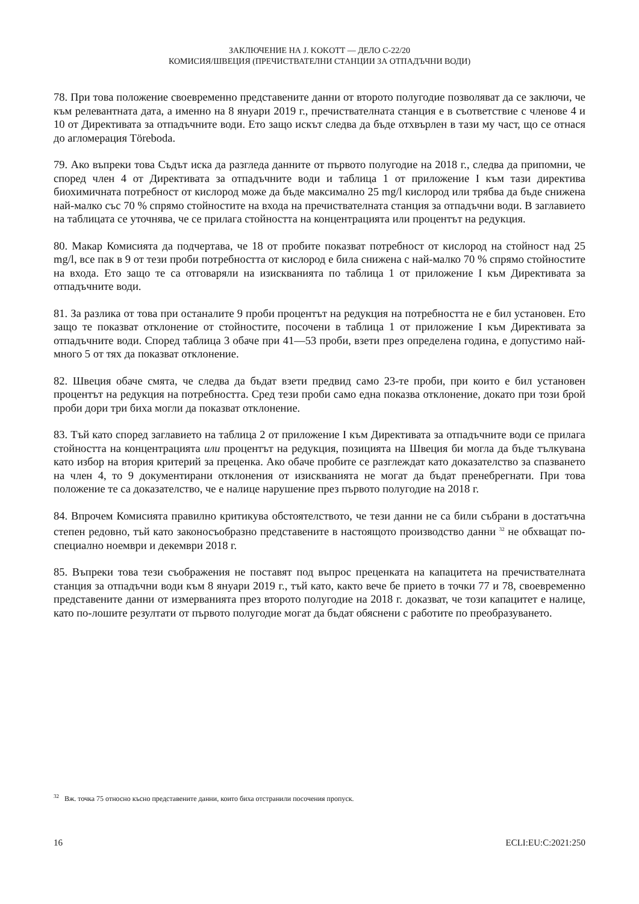ЗАКЛЮЧЕНИЕ НА J. KOKOTT — ДЕЛО C-22/20
КОМИСИЯ/ШВЕЦИЯ (ПРЕЧИСТВАТЕЛНИ СТАНЦИИ ЗА ОТПАДЪЧНИ ВОДИ)
78. При това положение своевременно представените данни от второто полугодие позволяват да се заключи, че към релевантната дата, а именно на 8 януари 2019 г., пречиствателната станция е в съответствие с членове 4 и 10 от Директивата за отпадъчните води. Ето защо искът следва да бъде отхвърлен в тази му част, що се отнася до агломерация Töreboda.
79. Ако въпреки това Съдът иска да разгледа данните от първото полугодие на 2018 г., следва да припомни, че според член 4 от Директивата за отпадъчните води и таблица 1 от приложение I към тази директива биохимичната потребност от кислород може да бъде максимално 25 mg/l кислород или трябва да бъде снижена най-малко със 70 % спрямо стойностите на входа на пречиствателната станция за отпадъчни води. В заглавието на таблицата се уточнява, че се прилага стойността на концентрацията или процентът на редукция.
80. Макар Комисията да подчертава, че 18 от пробите показват потребност от кислород на стойност над 25 mg/l, все пак в 9 от тези проби потребността от кислород е била снижена с най-малко 70 % спрямо стойностите на входа. Ето защо те са отговаряли на изискванията по таблица 1 от приложение I към Директивата за отпадъчните води.
81. За разлика от това при останалите 9 проби процентът на редукция на потребността не е бил установен. Ето защо те показват отклонение от стойностите, посочени в таблица 1 от приложение I към Директивата за отпадъчните води. Според таблица 3 обаче при 41—53 проби, взети през определена година, е допустимо най-много 5 от тях да показват отклонение.
82. Швеция обаче смята, че следва да бъдат взети предвид само 23-те проби, при които е бил установен процентът на редукция на потребността. Сред тези проби само една показва отклонение, докато при този брой проби дори три биха могли да показват отклонение.
83. Тъй като според заглавието на таблица 2 от приложение I към Директивата за отпадъчните води се прилага стойността на концентрацията или процентът на редукция, позицията на Швеция би могла да бъде тълкувана като избор на втория критерий за преценка. Ако обаче пробите се разглеждат като доказателство за спазването на член 4, то 9 документирани отклонения от изискванията не могат да бъдат пренебрегнати. При това положение те са доказателство, че е налице нарушение през първото полугодие на 2018 г.
84. Впрочем Комисията правилно критикува обстоятелството, че тези данни не са били събрани в достатъчна степен редовно, тъй като законосъобразно представените в настоящото производство данни <sup>32</sup> не обхващат по-специално ноември и декември 2018 г.
85. Въпреки това тези съображения не поставят под въпрос преценката на капацитета на пречиствателната станция за отпадъчни води към 8 януари 2019 г., тъй като, както вече бе прието в точки 77 и 78, своевременно представените данни от измерванията през второто полугодие на 2018 г. доказват, че този капацитет е налице, като по-лошите резултати от първото полугодие могат да бъдат обяснени с работите по преобразуването.
<sup>32</sup> Вж. точка 75 относно късно представените данни, които биха отстранили посочения пропуск.
16 ECLI:EU:C:2021:250